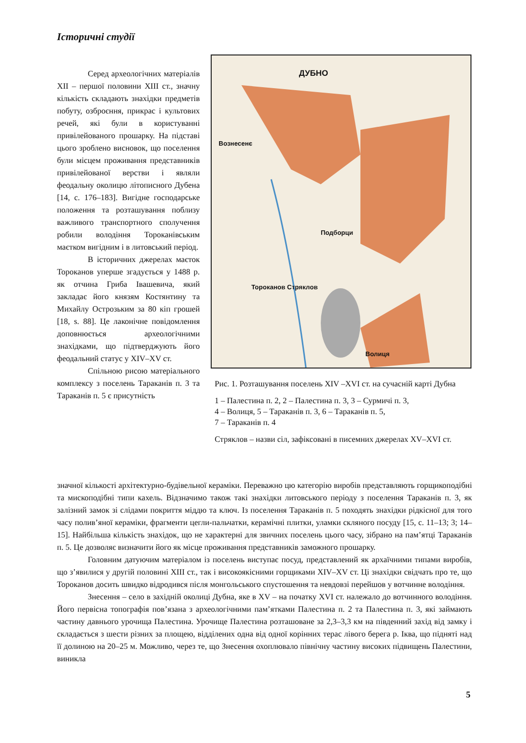Історичні студії
Серед археологічних матеріалів XII – першої половини XIII ст., значну кількість складають знахідки предметів побуту, озброєння, прикрас і культових речей, які були в користуванні привілейованого прошарку. На підставі цього зроблено висновок, що поселення були місцем проживання представників привілейованої верстви і являли феодальну околицю літописного Дубена [14, с. 176–183]. Вигідне господарське положення та розташування поблизу важливого транспортного сполучення робили володіння Тороканівським маєтком вигідним і в литовський період.
В історичних джерелах маєток Тороканов уперше згадується у 1488 р. як отчина Гриба Івашевича, який закладає його князям Костянтину та Михайлу Острозьким за 80 кіп грошей [18, s. 88]. Це лаконічне повідомлення доповнюється археологічними знахідками, що підтверджують його феодальний статус у XIV–XV ст.
Спільною рисою матеріального комплексу з поселень Тараканів п. 3 та Тараканів п. 5 є присутність
ДУБНО
Вознесенє
Подборци
Тороканов Стряклов
Волиця
Рис. 1. Розташування поселень XIV –XVI ст. на сучасній карті Дубна
1 – Палестина п. 2, 2 – Палестина п. 3, 3 – Сурмичі п. 3,
4 – Волиця, 5 – Тараканів п. 3, 6 – Тараканів п. 5,
7 – Тараканів п. 4
Стряклов – назви сіл, зафіксовані в писемних джерелах XV–XVI ст.
значної кількості архітектурно-будівельної кераміки. Переважно цю категорію виробів представляють горщикоподібні та мископодібні типи кахель. Відзначимо також такі знахідки литовського періоду з поселення Тараканів п. 3, як залізний замок зі слідами покриття міддю та ключ. Із поселення Тараканів п. 5 походять знахідки рідкісної для того часу полив’яної кераміки, фрагменти цегли-пальчатки, керамічні плитки, уламки скляного посуду [15, с. 11–13; 3; 14–15]. Найбільша кількість знахідок, що не характерні для звичних поселень цього часу, зібрано на пам’ятці Тараканів п. 5. Це дозволяє визначити його як місце проживання представників заможного прошарку.
Головним датуючим матеріалом із поселень виступає посуд, представлений як архаїчними типами виробів, що з’явилися у другій половині XIII ст., так і високоякісними горщиками XIV–XV ст. Ці знахідки свідчать про те, що Тороканов досить швидко відродився після монгольського спустошення та невдовзі перейшов у вотчинне володіння.
Знесення – село в західній околиці Дубна, яке в XV – на початку XVI ст. належало до вотчинного володіння. Його первісна топографія пов’язана з археологічними пам’ятками Палестина п. 2 та Палестина п. 3, які займають частину давнього урочища Палестина. Урочище Палестина розташоване за 2,3–3,3 км на південний захід від замку і складається з шести різних за площею, відділених одна від одної корінних терас лівого берега р. Іква, що підняті над її долиною на 20–25 м. Можливо, через те, що Знесення охоплювало північну частину високих підвищень Палестини, виникла
5